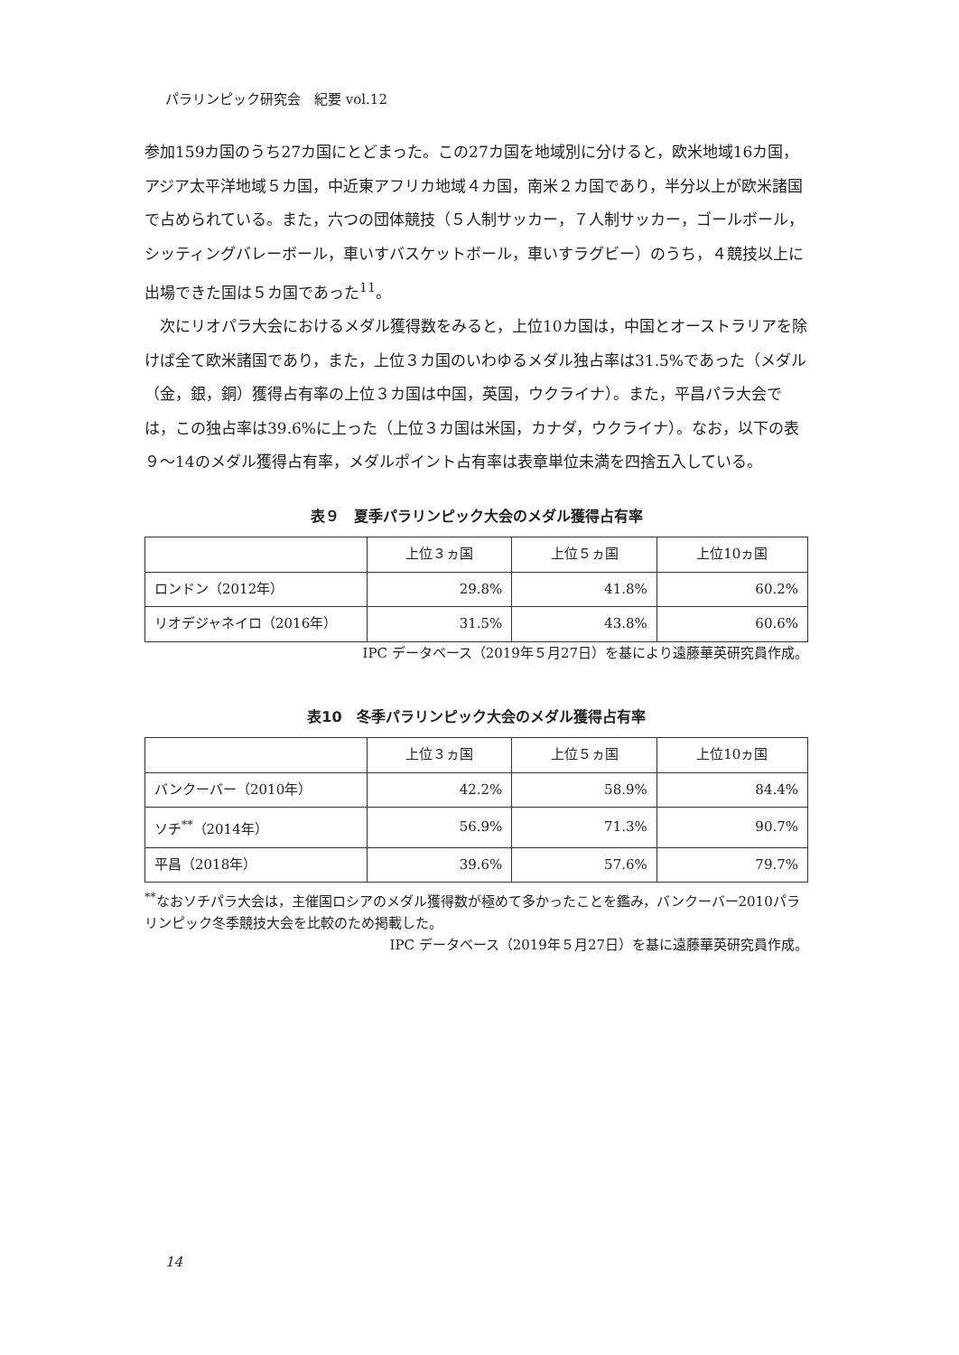パラリンピック研究会　紀要 vol.12
参加159カ国のうち27カ国にとどまった。この27カ国を地域別に分けると，欧米地域16カ国，アジア太平洋地域５カ国，中近東アフリカ地域４カ国，南米２カ国であり，半分以上が欧米諸国で占められている。また，六つの団体競技（５人制サッカー，７人制サッカー，ゴールボール，シッティングバレーボール，車いすバスケットボール，車いすラグビー）のうち，４競技以上に出場できた国は５カ国であった<sup>11</sup>。
　次にリオパラ大会におけるメダル獲得数をみると，上位10カ国は，中国とオーストラリアを除けば全て欧米諸国であり，また，上位３カ国のいわゆるメダル独占率は31.5%であった（メダル（金，銀，銅）獲得占有率の上位３カ国は中国，英国，ウクライナ）。また，平昌パラ大会では，この独占率は39.6%に上った（上位３カ国は米国，カナダ，ウクライナ）。なお，以下の表９～14のメダル獲得占有率，メダルポイント占有率は表章単位未満を四捨五入している。
表９　夏季パラリンピック大会のメダル獲得占有率
| | 上位３ヵ国 | 上位５ヵ国 | 上位10ヵ国 |
| --- | --- | --- | --- |
| ロンドン（2012年） | 29.8% | 41.8% | 60.2% |
| リオデジャネイロ（2016年） | 31.5% | 43.8% | 60.6% |
IPC データベース（2019年５月27日）を基により遠藤華英研究員作成。
表10　冬季パラリンピック大会のメダル獲得占有率
| | 上位３ヵ国 | 上位５ヵ国 | 上位10ヵ国 |
| --- | --- | --- | --- |
| バンクーバー（2010年） | 42.2% | 58.9% | 84.4% |
| ソチ<sup>**</sup>（2014年） | 56.9% | 71.3% | 90.7% |
| 平昌（2018年） | 39.6% | 57.6% | 79.7% |
<sup>**</sup> なおソチパラ大会は，主催国ロシアのメダル獲得数が極めて多かったことを鑑み，バンクーバー2010パラリンピック冬季競技大会を比較のため掲載した。
IPC データベース（2019年５月27日）を基に遠藤華英研究員作成。
14